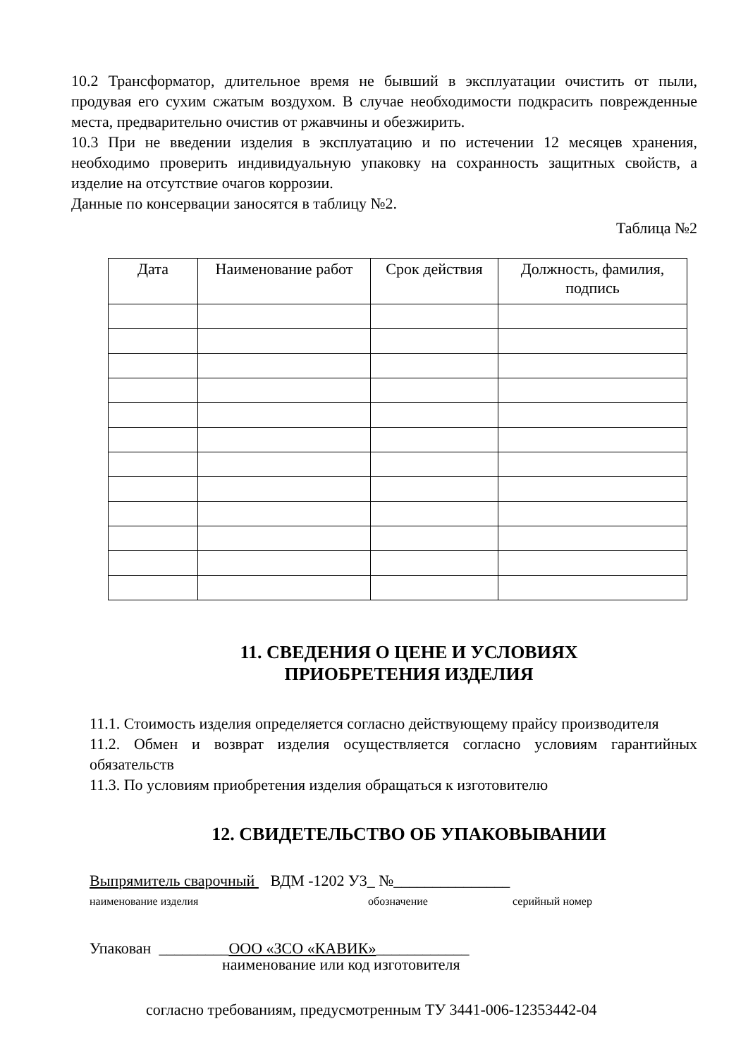10.2 Трансформатор, длительное время не бывший в эксплуатации очистить от пыли, продувая его сухим сжатым воздухом. В случае необходимости подкрасить поврежденные места, предварительно очистив от ржавчины и обезжирить.
10.3 При не введении изделия в эксплуатацию и по истечении 12 месяцев хранения, необходимо проверить индивидуальную упаковку на сохранность защитных свойств, а изделие на отсутствие очагов коррозии.
Данные по консервации заносятся в таблицу №2.
Таблица №2
| Дата | Наименование работ | Срок действия | Должность, фамилия, подпись |
| --- | --- | --- | --- |
11. СВЕДЕНИЯ О ЦЕНЕ И УСЛОВИЯХ
ПРИОБРЕТЕНИЯ ИЗДЕЛИЯ
11.1. Стоимость изделия определяется согласно действующему прайсу производителя
11.2. Обмен и возврат изделия осуществляется согласно условиям гарантийных обязательств
11.3. По условиям приобретения изделия обращаться к изготовителю
12. СВИДЕТЕЛЬСТВО ОБ УПАКОВЫВАНИИ
Выпрямитель сварочный ВДМ -1202 У3_ №_______________
наименование изделия обозначение серийный номер
Упакован _________ООО «ЗСО «КАВИК»____________
наименование или код изготовителя
согласно требованиям, предусмотренным ТУ 3441-006-12353442-04